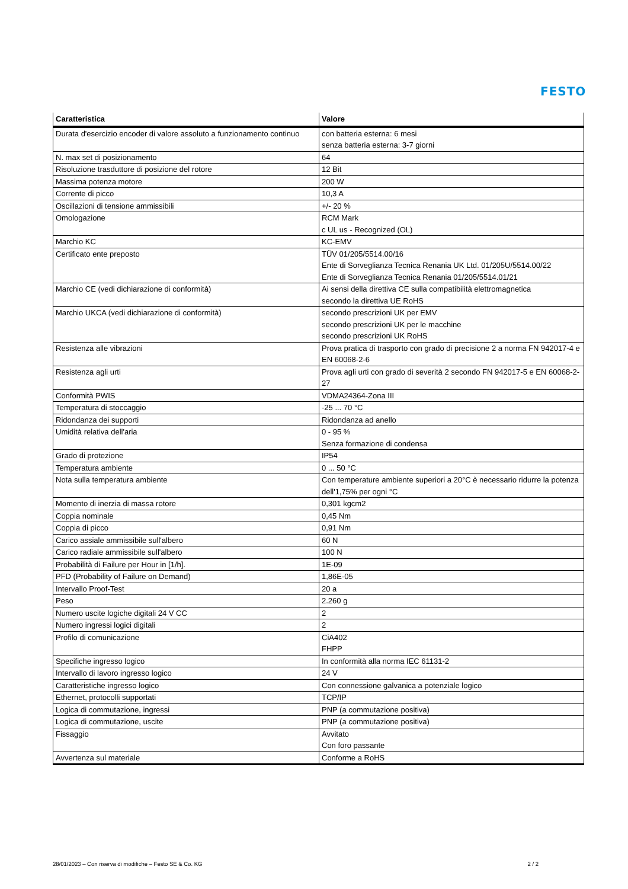FESTO
| Caratteristica | Valore |
| --- | --- |
| Durata d'esercizio encoder di valore assoluto a funzionamento continuo | con batteria esterna: 6 mesi senza batteria esterna: 3-7 giorni |
| N. max set di posizionamento | 64 |
| Risoluzione trasduttore di posizione del rotore | 12 Bit |
| Massima potenza motore | 200 W |
| Corrente di picco | 10,3 A |
| Oscillazioni di tensione ammissibili | +/- 20 % |
| Omologazione | RCM Mark c UL us - Recognized (OL) |
| Marchio KC | KC-EMV |
| Certificato ente preposto | TÜV 01/205/5514.00/16 Ente di Sorveglianza Tecnica Renania UK Ltd. 01/205U/5514.00/22 Ente di Sorveglianza Tecnica Renania 01/205/5514.01/21 |
| Marchio CE (vedi dichiarazione di conformità) | Ai sensi della direttiva CE sulla compatibilità elettromagnetica secondo la direttiva UE RoHS |
| Marchio UKCA (vedi dichiarazione di conformità) | secondo prescrizioni UK per EMV secondo prescrizioni UK per le macchine secondo prescrizioni UK RoHS |
| Resistenza alle vibrazioni | Prova pratica di trasporto con grado di precisione 2 a norma FN 942017-4 e EN 60068-2-6 |
| Resistenza agli urti | Prova agli urti con grado di severità 2 secondo FN 942017-5 e EN 60068-2-27 |
| Conformità PWIS | VDMA24364-Zona III |
| Temperatura di stoccaggio | -25 ... 70 °C |
| Ridondanza dei supporti | Ridondanza ad anello |
| Umidità relativa dell'aria | 0 - 95 % Senza formazione di condensa |
| Grado di protezione | IP54 |
| Temperatura ambiente | 0 ... 50 °C |
| Nota sulla temperatura ambiente | Con temperature ambiente superiori a 20°C è necessario ridurre la potenza dell'1,75% per ogni °C |
| Momento di inerzia di massa rotore | 0,301 kgcm2 |
| Coppia nominale | 0,45 Nm |
| Coppia di picco | 0,91 Nm |
| Carico assiale ammissibile sull'albero | 60 N |
| Carico radiale ammissibile sull'albero | 100 N |
| Probabilità di Failure per Hour in [1/h]. | 1E-09 |
| PFD (Probability of Failure on Demand) | 1,86E-05 |
| Intervallo Proof-Test | 20 a |
| Peso | 2.260 g |
| Numero uscite logiche digitali 24 V CC | 2 |
| Numero ingressi logici digitali | 2 |
| Profilo di comunicazione | CiA402 FHPP |
| Specifiche ingresso logico | In conformità alla norma IEC 61131-2 |
| Intervallo di lavoro ingresso logico | 24 V |
| Caratteristiche ingresso logico | Con connessione galvanica a potenziale logico |
| Ethernet, protocolli supportati | TCP/IP |
| Logica di commutazione, ingressi | PNP (a commutazione positiva) |
| Logica di commutazione, uscite | PNP (a commutazione positiva) |
| Fissaggio | Avvitato Con foro passante |
| Avvertenza sul materiale | Conforme a RoHS |
28/01/2023 – Con riserva di modifiche – Festo SE & Co. KG 2 / 2